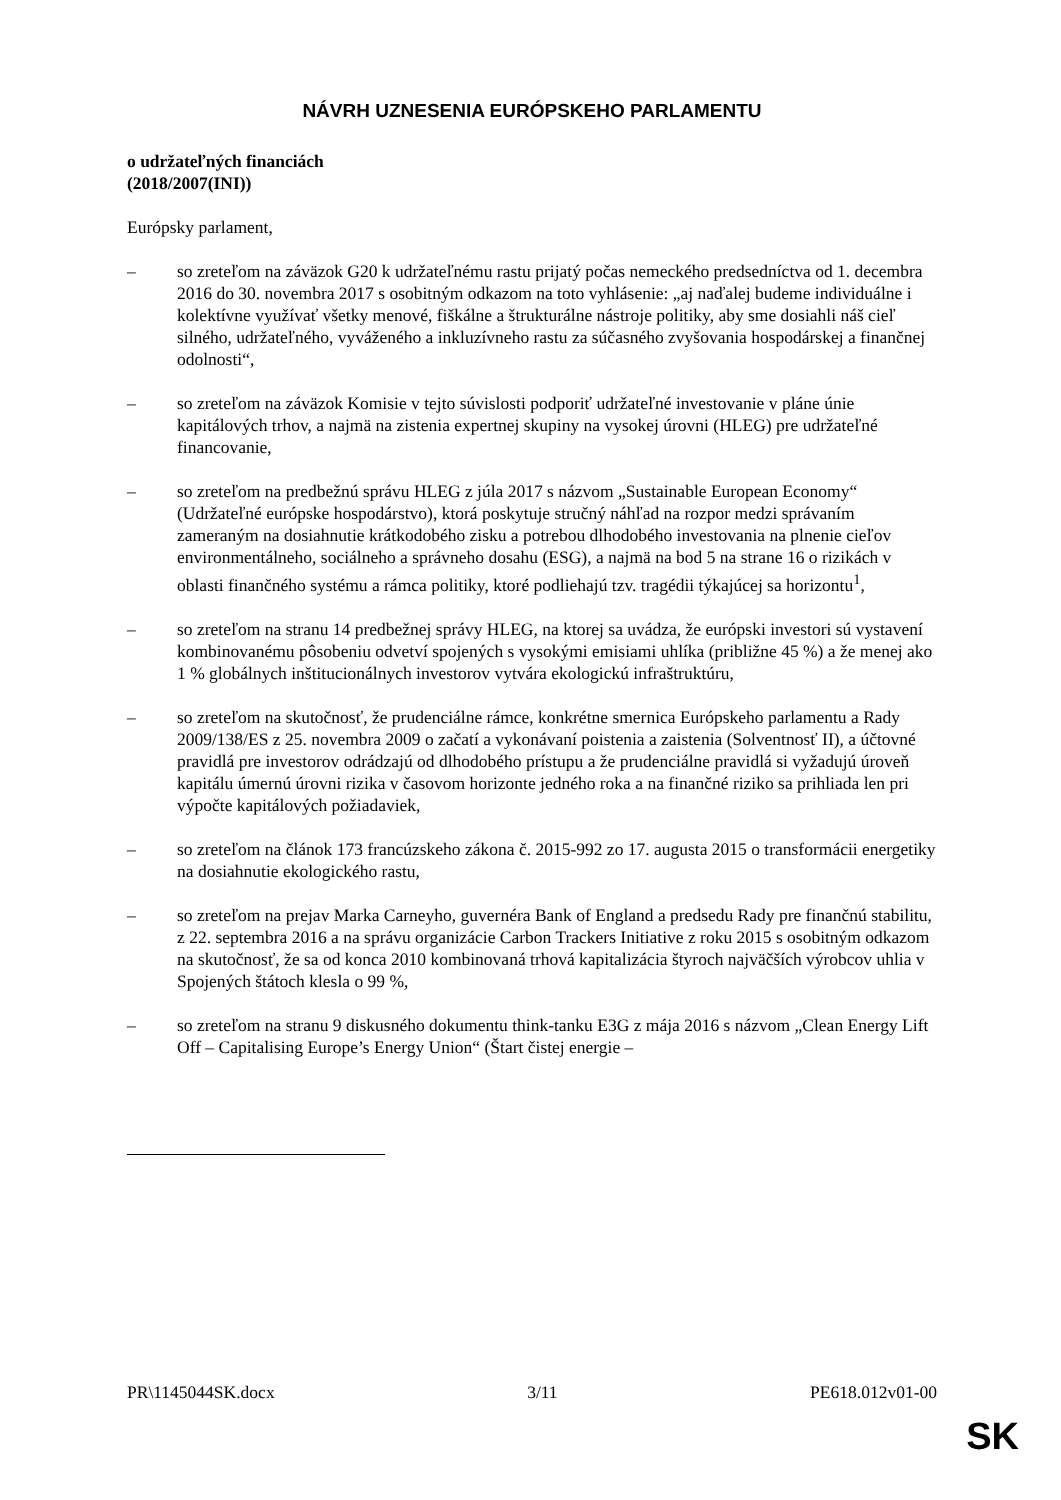NÁVRH UZNESENIA EURÓPSKEHO PARLAMENTU
o udržateľných financiách
(2018/2007(INI))
Európsky parlament,
– so zreteľom na záväzok G20 k udržateľnému rastu prijatý počas nemeckého predsedníctva od 1. decembra 2016 do 30. novembra 2017 s osobitným odkazom na toto vyhlásenie: „aj naďalej budeme individuálne i kolektívne využívať všetky menové, fiškálne a štrukturálne nástroje politiky, aby sme dosiahli náš cieľ silného, udržateľného, vyváženého a inkluzívneho rastu za súčasného zvyšovania hospodárskej a finančnej odolnosti“,
– so zreteľom na záväzok Komisie v tejto súvislosti podporiť udržateľné investovanie v pláne únie kapitálových trhov, a najmä na zistenia expertnej skupiny na vysokej úrovni (HLEG) pre udržateľné financovanie,
– so zreteľom na predbežnú správu HLEG z júla 2017 s názvom „Sustainable European Economy“ (Udržateľné európske hospodárstvo), ktorá poskytuje stručný náhľad na rozpor medzi správaním zameraným na dosiahnutie krátkodobého zisku a potrebou dlhodobého investovania na plnenie cieľov environmentálneho, sociálneho a správneho dosahu (ESG), a najmä na bod 5 na strane 16 o rizikách v oblasti finančného systému a rámca politiky, ktoré podliehajú tzv. tragédii týkajúcej sa horizontu<sup>1</sup>,
– so zreteľom na stranu 14 predbežnej správy HLEG, na ktorej sa uvádza, že európski investori sú vystavení kombinovanému pôsobeniu odvetví spojených s vysokými emisiami uhlíka (približne 45 %) a že menej ako 1 % globálnych inštitucionálnych investorov vytvára ekologickú infraštruktúru,
– so zreteľom na skutočnosť, že prudenciálne rámce, konkrétne smernica Európskeho parlamentu a Rady 2009/138/ES z 25. novembra 2009 o začatí a vykonávaní poistenia a zaistenia (Solventnosť II), a účtovné pravidlá pre investorov odrádzajú od dlhodobého prístupu a že prudenciálne pravidlá si vyžadujú úroveň kapitálu úmernú úrovni rizika v časovom horizonte jedného roka a na finančné riziko sa prihliada len pri výpočte kapitálových požiadaviek,
– so zreteľom na článok 173 francúzskeho zákona č. 2015-992 zo 17. augusta 2015 o transformácii energetiky na dosiahnutie ekologického rastu,
– so zreteľom na prejav Marka Carneyho, guvernéra Bank of England a predsedu Rady pre finančnú stabilitu, z 22. septembra 2016 a na správu organizácie Carbon Trackers Initiative z roku 2015 s osobitným odkazom na skutočnosť, že sa od konca 2010 kombinovaná trhová kapitalizácia štyroch najväčších výrobcov uhlia v Spojených štátoch klesla o 99 %,
– so zreteľom na stranu 9 diskusného dokumentu think-tanku E3G z mája 2016 s názvom „Clean Energy Lift Off – Capitalising Europe’s Energy Union“ (Štart čistej energie –
PR\1145044SK.docx 3/11 PE618.012v01-00
SK